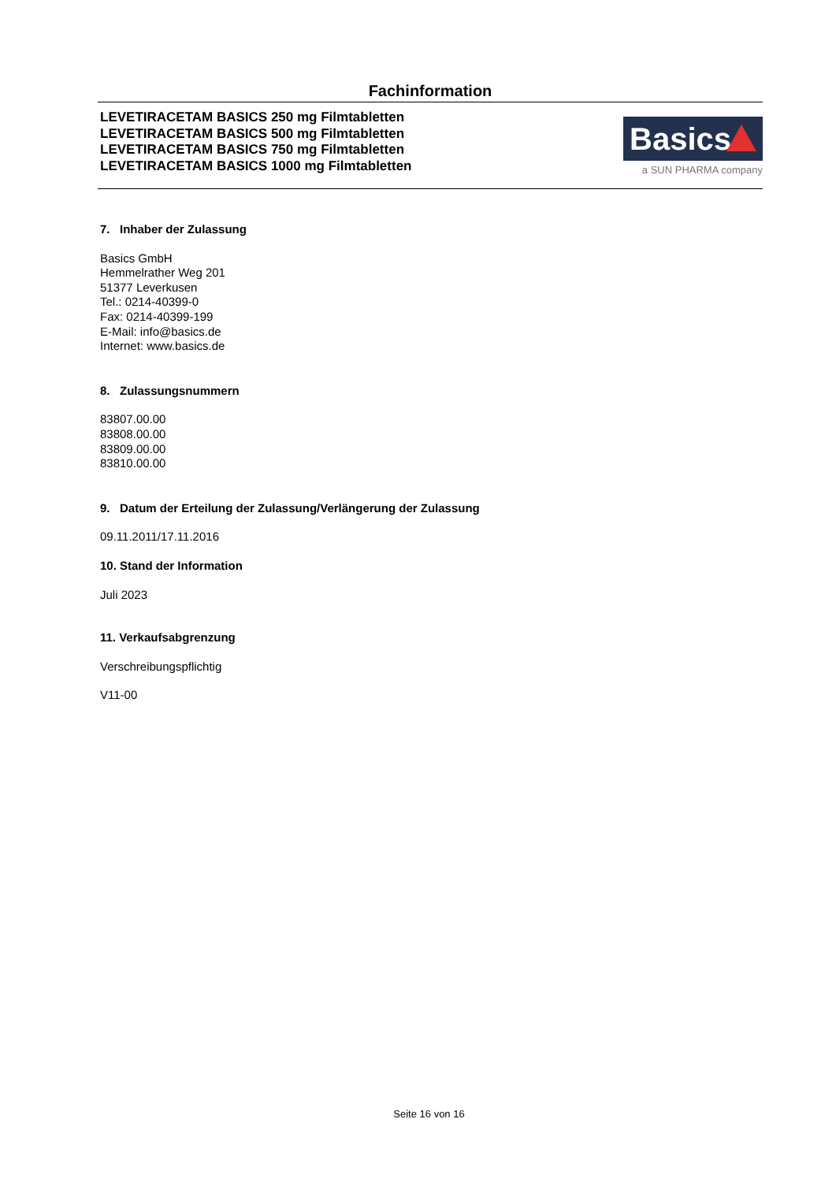Fachinformation
LEVETIRACETAM BASICS 250 mg Filmtabletten
LEVETIRACETAM BASICS 500 mg Filmtabletten
LEVETIRACETAM BASICS 750 mg Filmtabletten
LEVETIRACETAM BASICS 1000 mg Filmtabletten
Basics
a SUN PHARMA company
7. Inhaber der Zulassung
Basics GmbH
Hemmelrather Weg 201
51377 Leverkusen
Tel.: 0214-40399-0
Fax: 0214-40399-199
E-Mail: info@basics.de
Internet: www.basics.de
8. Zulassungsnummern
83807.00.00
83808.00.00
83809.00.00
83810.00.00
9. Datum der Erteilung der Zulassung/Verlängerung der Zulassung
09.11.2011/17.11.2016
10. Stand der Information
Juli 2023
11. Verkaufsabgrenzung
Verschreibungspflichtig
V11-00
Seite 16 von 16